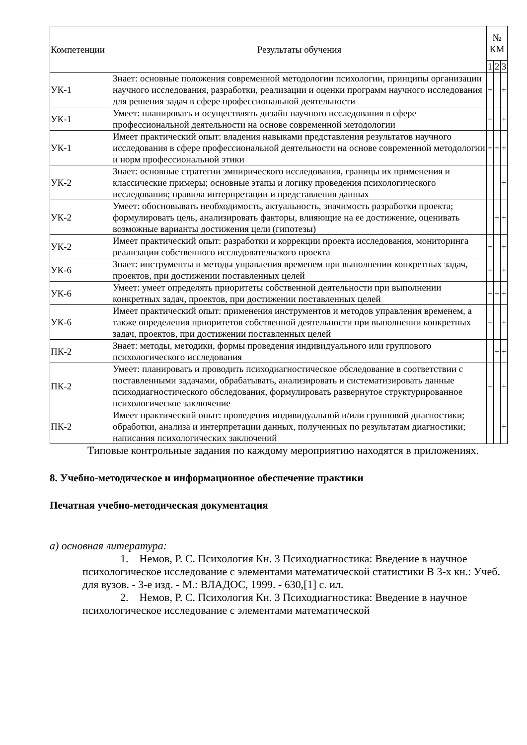| Компетенции | Результаты обучения | № КМ | | |
| --- | --- | --- | --- | --- |
| | | 1 | 2 | 3 |
| УК-1 | Знает: основные положения современной методологии психологии, принципы организации научного исследования, разработки, реализации и оценки программ научного исследования для решения задач в сфере профессиональной деятельности | + | | + |
| УК-1 | Умеет: планировать и осуществлять дизайн научного исследования в сфере профессиональной деятельности на основе современной методологии | + | | + |
| УК-1 | Имеет практический опыт: владения навыками представления результатов научного исследования в сфере профессиональной деятельности на основе современной методологии и норм профессиональной этики | + | + | + |
| УК-2 | Знает: основные стратегии эмпирического исследования, границы их применения и классические примеры; основные этапы и логику проведения психологического исследования; правила интерпретации и представления данных | | | + |
| УК-2 | Умеет: обосновывать необходимость, актуальность, значимость разработки проекта; формулировать цель, анализировать факторы, влияющие на ее достижение, оценивать возможные варианты достижения цели (гипотезы) | | + | + |
| УК-2 | Имеет практический опыт: разработки и коррекции проекта исследования, мониторинга реализации собственного исследовательского проекта | + | | + |
| УК-6 | Знает: инструменты и методы управления временем при выполнении конкретных задач, проектов, при достижении поставленных целей | + | | + |
| УК-6 | Умеет: умеет определять приоритеты собственной деятельности при выполнении конкретных задач, проектов, при достижении поставленных целей | + | + | + |
| УК-6 | Имеет практический опыт: применения инструментов и методов управления временем, а также определения приоритетов собственной деятельности при выполнении конкретных задач, проектов, при достижении поставленных целей | + | | + |
| ПК-2 | Знает: методы, методики, формы проведения индивидуального или группового психологического исследования | | + | + |
| ПК-2 | Умеет: планировать и проводить психодиагностическое обследование в соответствии с поставленными задачами, обрабатывать, анализировать и систематизировать данные психодиагностического обследования, формулировать развернутое структурированное психологическое заключение | + | | + |
| ПК-2 | Имеет практический опыт: проведения индивидуальной и/или групповой диагностики; обработки, анализа и интерпретации данных, полученных по результатам диагностики; написания психологических заключений | | | + |
Типовые контрольные задания по каждому мероприятию находятся в приложениях.
8. Учебно-методическое и информационное обеспечение практики
Печатная учебно-методическая документация
а) основная литература:
1. Немов, Р. С. Психология Кн. 3 Психодиагностика: Введение в научное психологическое исследование с элементами математической статистики В 3-х кн.: Учеб. для вузов. - 3-е изд. - М.: ВЛАДОС, 1999. - 630,[1] с. ил.
2. Немов, Р. С. Психология Кн. 3 Психодиагностика: Введение в научное психологическое исследование с элементами математической